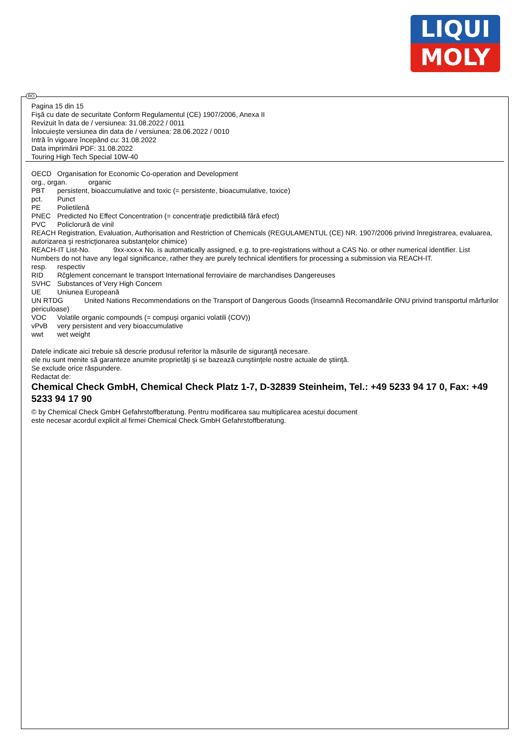LIQUI
MOLY
Pagina 15 din 15
Fişă cu date de securitate Conform Regulamentul (CE) 1907/2006, Anexa II
Revizuit în data de / versiunea: 31.08.2022 / 0011
Înlocuieşte versiunea din data de / versiunea: 28.06.2022 / 0010
Intră în vigoare începând cu: 31.08.2022
Data imprimării PDF: 31.08.2022
Touring High Tech Special 10W-40
OECD Organisation for Economic Co-operation and Development
org., organ. organic
PBT persistent, bioaccumulative and toxic (= persistente, bioacumulative, toxice)
pct. Punct
PE Polietilenă
PNEC Predicted No Effect Concentration (= concentraţie predictibilă fără efect)
PVC Policlorură de vinil
REACH Registration, Evaluation, Authorisation and Restriction of Chemicals (REGULAMENTUL (CE) NR. 1907/2006 privind înregistrarea, evaluarea, autorizarea şi restricţionarea substanţelor chimice)
REACH-IT List-No. 9xx-xxx-x No. is automatically assigned, e.g. to pre-registrations without a CAS No. or other numerical identifier. List Numbers do not have any legal significance, rather they are purely technical identifiers for processing a submission via REACH-IT.
resp. respectiv
RID Rčglement concernant le transport International ferroviaire de marchandises Dangereuses
SVHC Substances of Very High Concern
UE Uniunea Europeană
UN RTDG United Nations Recommendations on the Transport of Dangerous Goods (înseamnă Recomandările ONU privind transportul mărfurilor periculoase)
VOC Volatile organic compounds (= compuşi organici volatili (COV))
vPvB very persistent and very bioaccumulative
wwt wet weight
Datele indicate aici trebuie să descrie produsul referitor la măsurile de siguranţă necesare.
ele nu sunt menite să garanteze anumite proprietăţi şi se bazează cunştiinţele nostre actuale de ştiinţă.
Se exclude orice răspundere.
Redactat de:
Chemical Check GmbH, Chemical Check Platz 1-7, D-32839 Steinheim, Tel.: +49 5233 94 17 0, Fax: +49 5233 94 17 90
© by Chemical Check GmbH Gefahrstoffberatung. Pentru modificarea sau multiplicarea acestui document
este necesar acordul explicit al firmei Chemical Check GmbH Gefahrstoffberatung.
RO